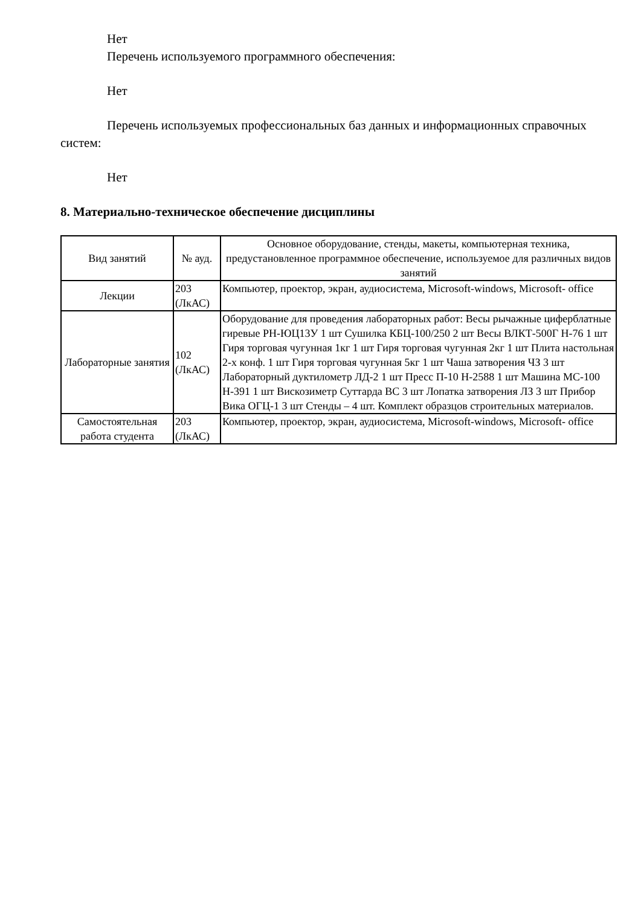Нет
Перечень используемого программного обеспечения:
Нет
Перечень используемых профессиональных баз данных и информационных справочных систем:
Нет
8. Материально-техническое обеспечение дисциплины
| Вид занятий | № ауд. | Основное оборудование, стенды, макеты, компьютерная техника, предустановленное программное обеспечение, используемое для различных видов занятий |
| --- | --- | --- |
| Лекции | 203 (ЛкАС) | Компьютер, проектор, экран, аудиосистема, Microsoft-windows, Microsoft- office |
| Лабораторные занятия | 102 (ЛкАС) | Оборудование для проведения лабораторных работ: Весы рычажные циферблатные гиревые РН-ЮЦ13У 1 шт Сушилка КБЦ-100/250 2 шт Весы ВЛКТ-500Г Н-76 1 шт Гиря торговая чугунная 1кг 1 шт Гиря торговая чугунная 2кг 1 шт Плита настольная 2-х конф. 1 шт Гиря торговая чугунная 5кг 1 шт Чаша затворения ЧЗ 3 шт Лабораторный дуктилометр ЛД-2 1 шт Пресс П-10 Н-2588 1 шт Машина МС-100 Н-391 1 шт Вискозиметр Суттарда ВС 3 шт Лопатка затворения ЛЗ 3 шт Прибор Вика ОГЦ-1 3 шт Стенды – 4 шт. Комплект образцов строительных материалов. |
| Самостоятельная работа студента | 203 (ЛкАС) | Компьютер, проектор, экран, аудиосистема, Microsoft-windows, Microsoft- office |